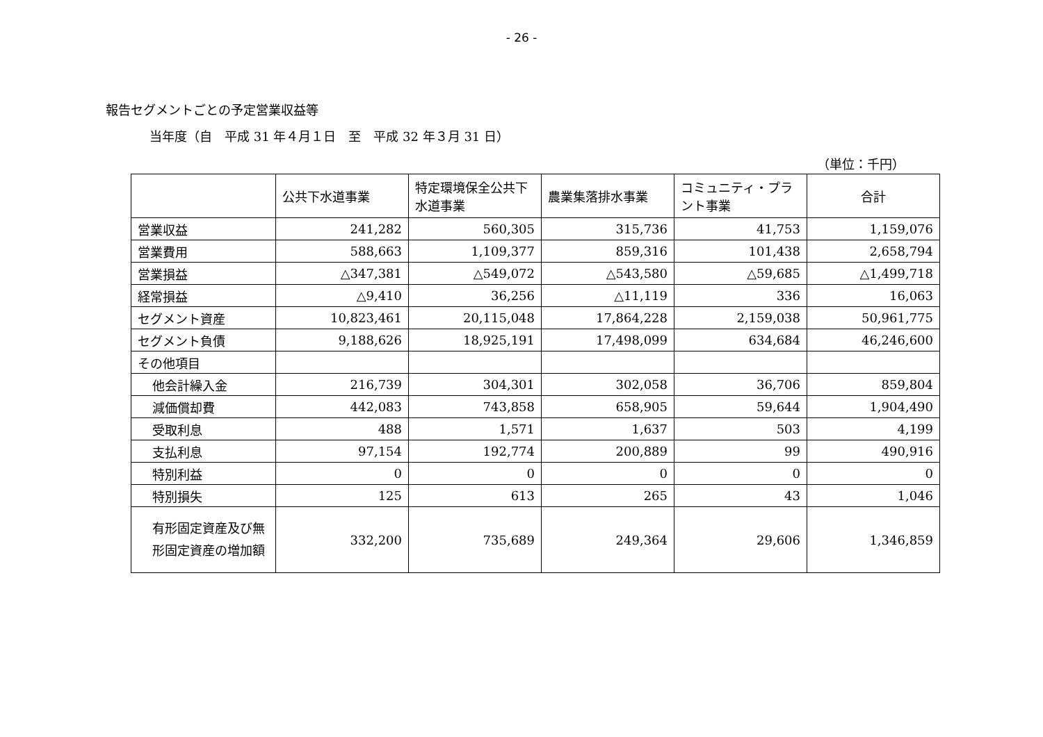- 26 -
報告セグメントごとの予定営業収益等
当年度（自　平成 31 年４月１日　至　平成 32 年３月 31 日）
（単位：千円）
| | 公共下水道事業 | 特定環境保全公共下水道事業 | 農業集落排水事業 | コミュニティ・プラント事業 | 合計 |
| --- | --- | --- | --- | --- | --- |
| 営業収益 | 241,282 | 560,305 | 315,736 | 41,753 | 1,159,076 |
| 営業費用 | 588,663 | 1,109,377 | 859,316 | 101,438 | 2,658,794 |
| 営業損益 | △347,381 | △549,072 | △543,580 | △59,685 | △1,499,718 |
| 経常損益 | △9,410 | 36,256 | △11,119 | 336 | 16,063 |
| セグメント資産 | 10,823,461 | 20,115,048 | 17,864,228 | 2,159,038 | 50,961,775 |
| セグメント負債 | 9,188,626 | 18,925,191 | 17,498,099 | 634,684 | 46,246,600 |
| その他項目 | | | | | |
| 他会計繰入金 | 216,739 | 304,301 | 302,058 | 36,706 | 859,804 |
| 減価償却費 | 442,083 | 743,858 | 658,905 | 59,644 | 1,904,490 |
| 受取利息 | 488 | 1,571 | 1,637 | 503 | 4,199 |
| 支払利息 | 97,154 | 192,774 | 200,889 | 99 | 490,916 |
| 特別利益 | 0 | 0 | 0 | 0 | 0 |
| 特別損失 | 125 | 613 | 265 | 43 | 1,046 |
| 有形固定資産及び無形固定資産の増加額 | 332,200 | 735,689 | 249,364 | 29,606 | 1,346,859 |